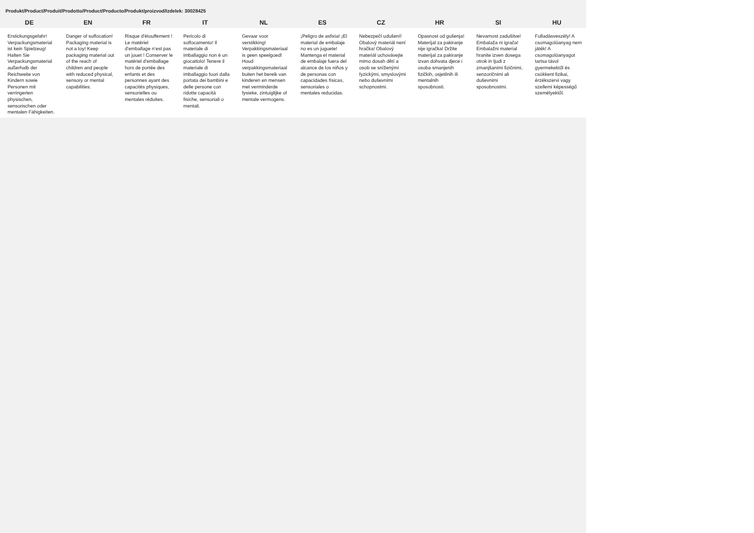Produkt/Product/Produit/Prodotto/Product/Producto/Produkt/proizvod/Izdelek: 30028425
| DE | EN | FR | IT | NL | ES | CZ | HR | SI | HU |
| --- | --- | --- | --- | --- | --- | --- | --- | --- | --- |
| Erstickungsgefahr! Verpackungsmaterial ist kein Spielzeug! Halten Sie Verpackungsmaterial außerhalb der Reichweite von Kindern sowie Personen mit verringerten physischen, sensorischen oder mentalen Fähigkeiten. | Danger of suffocation! Packaging material is not a toy! Keep packaging material out of the reach of children and people with reduced physical, sensory or mental capabilities. | Risque d'étouffement ! Le matériel d’emballage n’est pas un jouet ! Conserver le matériel d'emballage hors de portée des enfants et des personnes ayant des capacités physiques, sensorielles ou mentales réduites. | Pericolo di soffocamento! Il materiale di imballaggio non è un giocattolo! Tenere il materiale di imballaggio fuori dalla portata dei bambini e delle persone con ridotte capacità fisiche, sensoriali o mentali. | Gevaar voor verstikking! Verpakkingsmateriaal is geen speelgoed! Houd verpakkingsmateriaal buiten het bereik van kinderen en mensen met verminderde fysieke, zintuiglijke of mentale vermogens. | ¡Peligro de asfixia! ¡El material de embalaje no es un juguete! Mantenga el material de embalaje fuera del alcance de los niños y de personas con capacidades físicas, sensoriales o mentales reducidas. | Nebezpečí udušení! Obalový materiál není hračka! Obalový materiál uchovávejte mimo dosah dětí a osob se sníženými fyzickými, smyslovými nebo duševními schopnostmi. | Opasnost od gušenja! Materijal za pakiranje nije igračka! Držite materijal za pakiranje izvan dohvata djece i osoba smanjenih fizičkih, osjetilnih ili mentalnih sposobnosti. | Nevarnost zadušitve! Embalaža ni igrača! Embalažni material hranite izven dosega otrok in ljudi z zmanjšanimi fizičnimi, senzoričnimi ali duševnimi sposobnostmi. | Fulladásveszély! A csomagolóanyag nem játék! A csomagolóanyagot tartsa távol gyermekektől és csökkent fizikai, érzékszervi vagy szellemi képességű személyektől. |